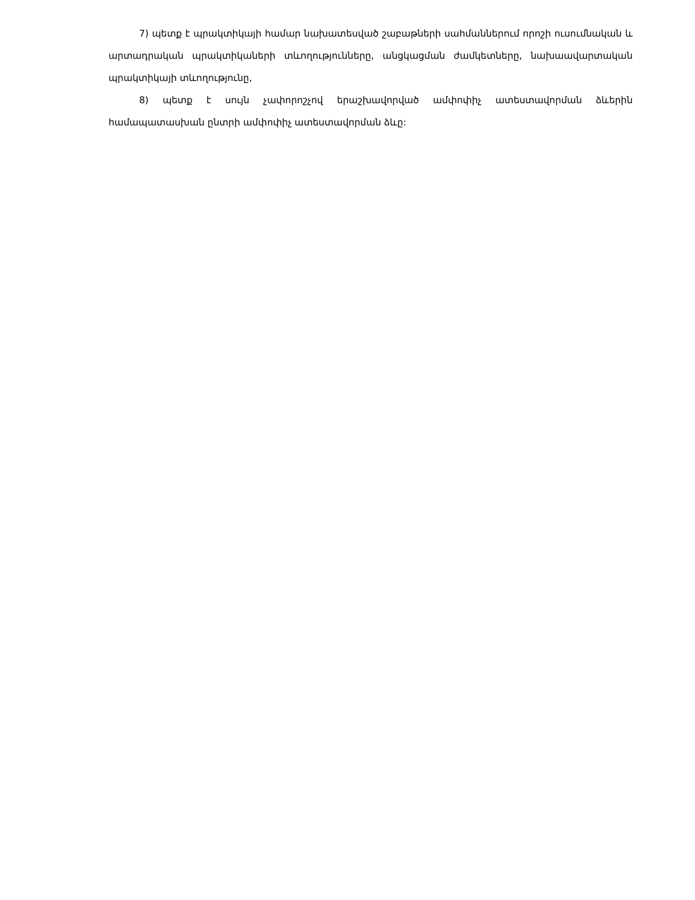7) պետք է պրակտիկայի համար նախատեսված շաբաթների սահմաններում որոշի ուսումնական և արտադրական պրակտիկաների տևողությունները, անցկացման ժամկետները, նախաավարտական պրակտիկայի տևողությունը,
8) պետք է սույն չափորոշչով երաշխավորված ամփոփիչ ատեստավորման ձևերին համապատասխան ընտրի ամփոփիչ ատեստավորման ձևը: